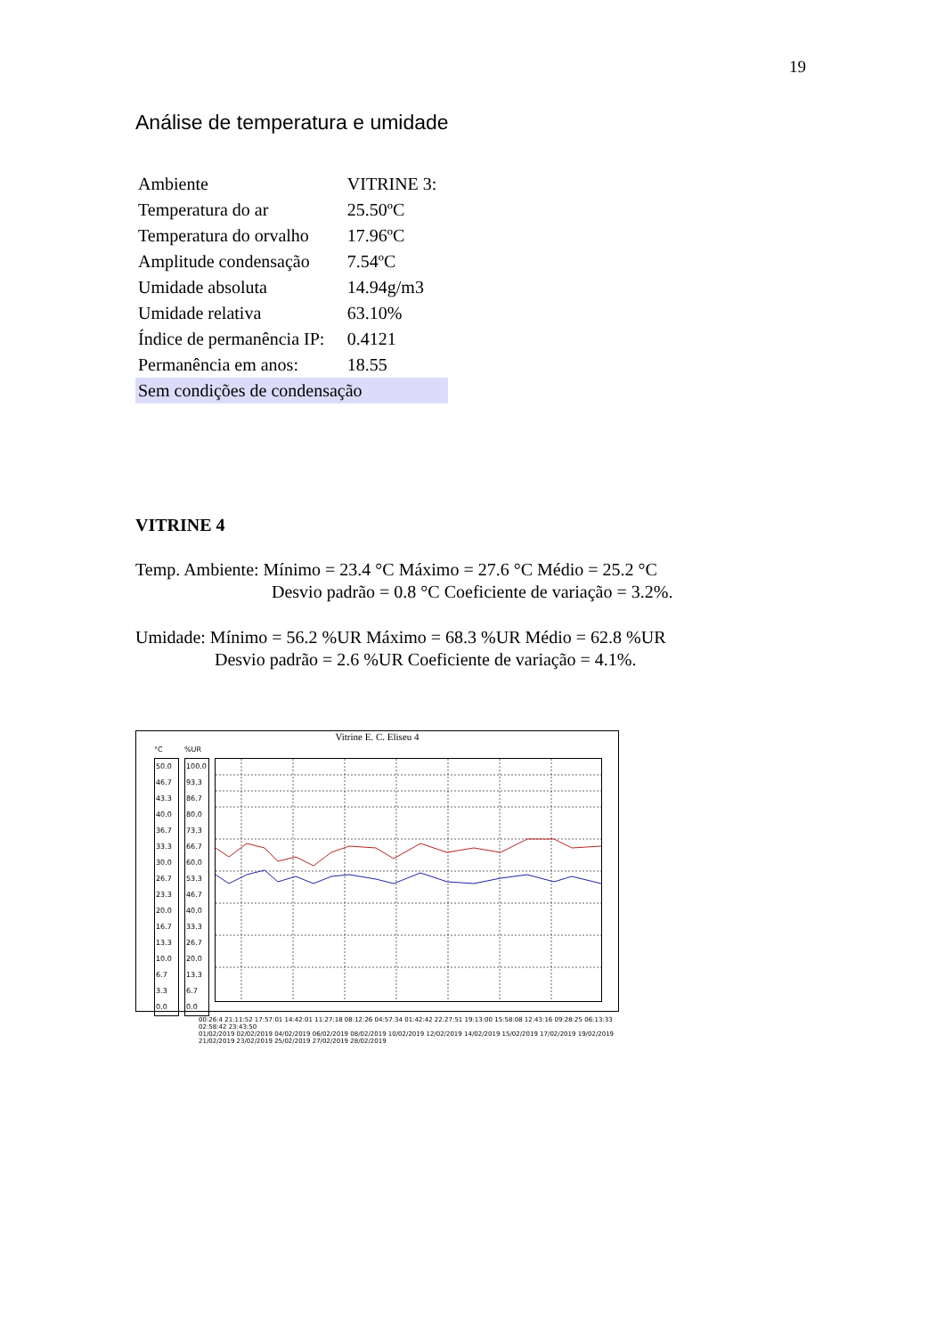19
Análise de temperatura e umidade
| Ambiente | VITRINE 3: |
| Temperatura do ar | 25.50ºC |
| Temperatura do orvalho | 17.96ºC |
| Amplitude condensação | 7.54ºC |
| Umidade absoluta | 14.94g/m3 |
| Umidade relativa | 63.10% |
| Índice de permanência IP: | 0.4121 |
| Permanência em anos: | 18.55 |
| Sem condições de condensação | |
VITRINE 4
Temp. Ambiente: Mínimo = 23.4 °C Máximo = 27.6 °C Médio = 25.2 °C
Desvio padrão = 0.8 °C Coeficiente de variação = 3.2%.
Umidade: Mínimo = 56.2 %UR Máximo = 68.3 %UR Médio = 62.8 %UR
Desvio padrão = 2.6 %UR Coeficiente de variação = 4.1%.
Vitrine E. C. Eliseu 4
°C
50.0 46.7 43.3 40.0 36.7 33.3 30.0 26.7 23.3 20.0 16.7 13.3 10.0 6.7 3.3 0.0
%UR
100.0 93.3 86.7 80.0 73.3 66.7 60.0 53.3 46.7 40.0 33.3 26.7 20.0 13.3 6.7 0.0
00:26:4 21:11:52 17:57:01 14:42:01 11:27:18 08:12:26 04:57:34 01:42:42 22:27:51 19:13:00 15:58:08 12:43:16 09:28:25 06:13:33 02:58:42 23:43:50
01/02/2019 02/02/2019 04/02/2019 06/02/2019 08/02/2019 10/02/2019 12/02/2019 14/02/2019 15/02/2019 17/02/2019 19/02/2019 21/02/2019 23/02/2019 25/02/2019 27/02/2019 28/02/2019